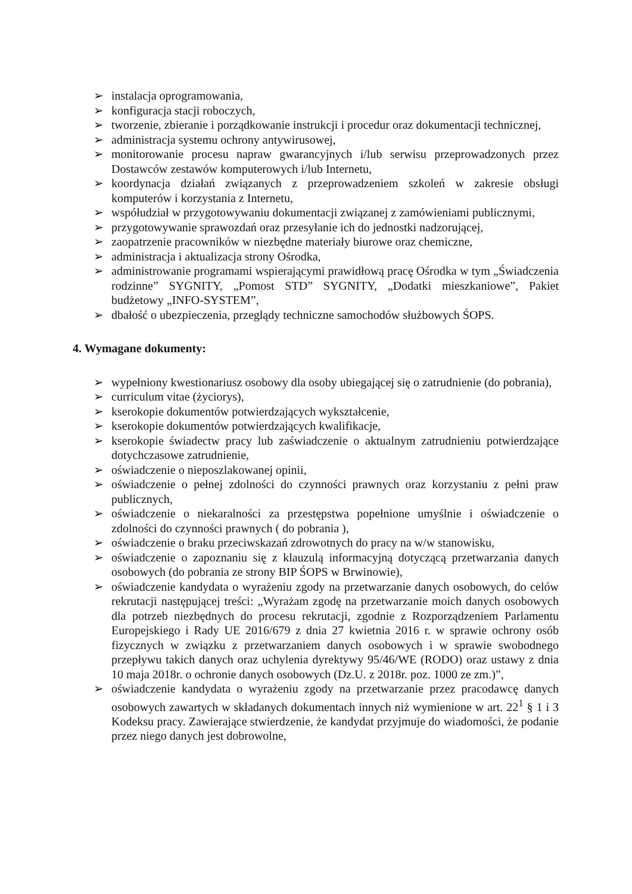➢ instalacja oprogramowania,
➢ konfiguracja stacji roboczych,
➢ tworzenie, zbieranie i porządkowanie instrukcji i procedur oraz dokumentacji technicznej,
➢ administracja systemu ochrony antywirusowej,
➢ monitorowanie procesu napraw gwarancyjnych i/lub serwisu przeprowadzonych przez Dostawców zestawów komputerowych i/lub Internetu,
➢ koordynacja działań związanych z przeprowadzeniem szkoleń w zakresie obsługi komputerów i korzystania z Internetu,
➢ współudział w przygotowywaniu dokumentacji związanej z zamówieniami publicznymi,
➢ przygotowywanie sprawozdań oraz przesyłanie ich do jednostki nadzorującej,
➢ zaopatrzenie pracowników w niezbędne materiały biurowe oraz chemiczne,
➢ administracja i aktualizacja strony Ośrodka,
➢ administrowanie programami wspierającymi prawidłową pracę Ośrodka w tym „Świadczenia rodzinne” SYGNITY, „Pomost STD” SYGNITY, „Dodatki mieszkaniowe”, Pakiet budżetowy „INFO-SYSTEM”,
➢ dbałość o ubezpieczenia, przeglądy techniczne samochodów służbowych ŚOPS.
4. Wymagane dokumenty:
➢ wypełniony kwestionariusz osobowy dla osoby ubiegającej się o zatrudnienie (do pobrania),
➢ curriculum vitae (życiorys),
➢ kserokopie dokumentów potwierdzających wykształcenie,
➢ kserokopie dokumentów potwierdzających kwalifikacje,
➢ kserokopie świadectw pracy lub zaświadczenie o aktualnym zatrudnieniu potwierdzające dotychczasowe zatrudnienie,
➢ oświadczenie o nieposzlakowanej opinii,
➢ oświadczenie o pełnej zdolności do czynności prawnych oraz korzystaniu z pełni praw publicznych,
➢ oświadczenie o niekaralności za przestępstwa popełnione umyślnie i oświadczenie o zdolności do czynności prawnych ( do pobrania ),
➢ oświadczenie o braku przeciwskazań zdrowotnych do pracy na w/w stanowisku,
➢ oświadczenie o zapoznaniu się z klauzulą informacyjną dotyczącą przetwarzania danych osobowych (do pobrania ze strony BIP ŚOPS w Brwinowie),
➢ oświadczenie kandydata o wyrażeniu zgody na przetwarzanie danych osobowych, do celów rekrutacji następującej treści: „Wyrażam zgodę na przetwarzanie moich danych osobowych dla potrzeb niezbędnych do procesu rekrutacji, zgodnie z Rozporządzeniem Parlamentu Europejskiego i Rady UE 2016/679 z dnia 27 kwietnia 2016 r. w sprawie ochrony osób fizycznych w związku z przetwarzaniem danych osobowych i w sprawie swobodnego przepływu takich danych oraz uchylenia dyrektywy 95/46/WE (RODO) oraz ustawy z dnia 10 maja 2018r. o ochronie danych osobowych (Dz.U. z 2018r. poz. 1000 ze zm.)”,
➢ oświadczenie kandydata o wyrażeniu zgody na przetwarzanie przez pracodawcę danych osobowych zawartych w składanych dokumentach innych niż wymienione w art. 22<sup>1</sup> § 1 i 3 Kodeksu pracy. Zawierające stwierdzenie, że kandydat przyjmuje do wiadomości, że podanie przez niego danych jest dobrowolne,